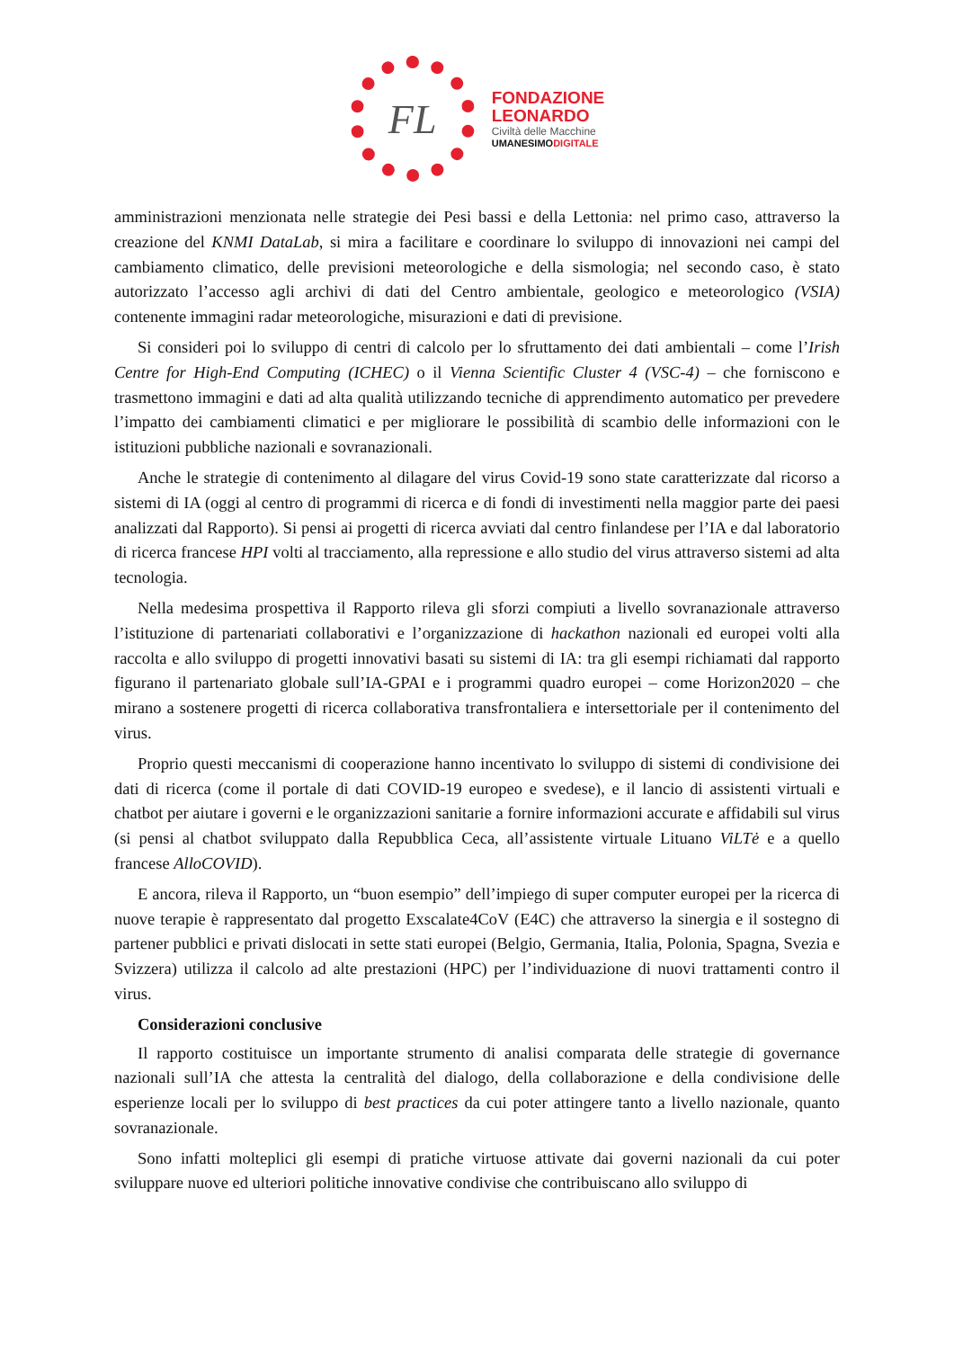FL
FONDAZIONE
LEONARDO
Civiltà delle Macchine
UMANESIMODIGITALE
amministrazioni menzionata nelle strategie dei Pesi bassi e della Lettonia: nel primo caso, attraverso la creazione del KNMI DataLab, si mira a facilitare e coordinare lo sviluppo di innovazioni nei campi del cambiamento climatico, delle previsioni meteorologiche e della sismologia; nel secondo caso, è stato autorizzato l’accesso agli archivi di dati del Centro ambientale, geologico e meteorologico (VSIA) contenente immagini radar meteorologiche, misurazioni e dati di previsione.
Si consideri poi lo sviluppo di centri di calcolo per lo sfruttamento dei dati ambientali – come l’Irish Centre for High-End Computing (ICHEC) o il Vienna Scientific Cluster 4 (VSC-4) – che forniscono e trasmettono immagini e dati ad alta qualità utilizzando tecniche di apprendimento automatico per prevedere l’impatto dei cambiamenti climatici e per migliorare le possibilità di scambio delle informazioni con le istituzioni pubbliche nazionali e sovranazionali.
Anche le strategie di contenimento al dilagare del virus Covid-19 sono state caratterizzate dal ricorso a sistemi di IA (oggi al centro di programmi di ricerca e di fondi di investimenti nella maggior parte dei paesi analizzati dal Rapporto). Si pensi ai progetti di ricerca avviati dal centro finlandese per l’IA e dal laboratorio di ricerca francese HPI volti al tracciamento, alla repressione e allo studio del virus attraverso sistemi ad alta tecnologia.
Nella medesima prospettiva il Rapporto rileva gli sforzi compiuti a livello sovranazionale attraverso l’istituzione di partenariati collaborativi e l’organizzazione di hackathon nazionali ed europei volti alla raccolta e allo sviluppo di progetti innovativi basati su sistemi di IA: tra gli esempi richiamati dal rapporto figurano il partenariato globale sull’IA-GPAI e i programmi quadro europei – come Horizon2020 – che mirano a sostenere progetti di ricerca collaborativa transfrontaliera e intersettoriale per il contenimento del virus.
Proprio questi meccanismi di cooperazione hanno incentivato lo sviluppo di sistemi di condivisione dei dati di ricerca (come il portale di dati COVID-19 europeo e svedese), e il lancio di assistenti virtuali e chatbot per aiutare i governi e le organizzazioni sanitarie a fornire informazioni accurate e affidabili sul virus (si pensi al chatbot sviluppato dalla Repubblica Ceca, all’assistente virtuale Lituano ViLTė e a quello francese AlloCOVID).
E ancora, rileva il Rapporto, un “buon esempio” dell’impiego di super computer europei per la ricerca di nuove terapie è rappresentato dal progetto Exscalate4CoV (E4C) che attraverso la sinergia e il sostegno di partener pubblici e privati dislocati in sette stati europei (Belgio, Germania, Italia, Polonia, Spagna, Svezia e Svizzera) utilizza il calcolo ad alte prestazioni (HPC) per l’individuazione di nuovi trattamenti contro il virus.
Considerazioni conclusive
Il rapporto costituisce un importante strumento di analisi comparata delle strategie di governance nazionali sull’IA che attesta la centralità del dialogo, della collaborazione e della condivisione delle esperienze locali per lo sviluppo di best practices da cui poter attingere tanto a livello nazionale, quanto sovranazionale.
Sono infatti molteplici gli esempi di pratiche virtuose attivate dai governi nazionali da cui poter sviluppare nuove ed ulteriori politiche innovative condivise che contribuiscano allo sviluppo di